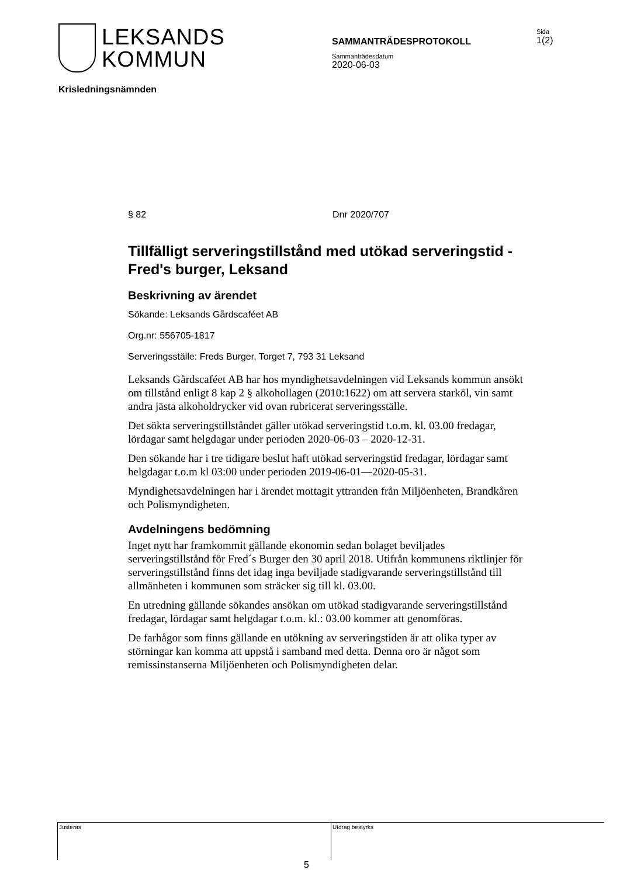LEKSANDS
KOMMUN
SAMMANTRÄDESPROTOKOLL
Sida
1(2)
Sammanträdesdatum
2020-06-03
Krisledningsnämnden
§ 82 Dnr 2020/707
Tillfälligt serveringstillstånd med utökad serveringstid - Fred's burger, Leksand
Beskrivning av ärendet
Sökande: Leksands Gårdscaféet AB
Org.nr: 556705-1817
Serveringsställe: Freds Burger, Torget 7, 793 31 Leksand
Leksands Gårdscaféet AB har hos myndighetsavdelningen vid Leksands kommun ansökt om tillstånd enligt 8 kap 2 § alkohollagen (2010:1622) om att servera starköl, vin samt andra jästa alkoholdrycker vid ovan rubricerat serveringsställe.
Det sökta serveringstillståndet gäller utökad serveringstid t.o.m. kl. 03.00 fredagar, lördagar samt helgdagar under perioden 2020-06-03 – 2020-12-31.
Den sökande har i tre tidigare beslut haft utökad serveringstid fredagar, lördagar samt helgdagar t.o.m kl 03:00 under perioden 2019-06-01—2020-05-31.
Myndighetsavdelningen har i ärendet mottagit yttranden från Miljöenheten, Brandkåren och Polismyndigheten.
Avdelningens bedömning
Inget nytt har framkommit gällande ekonomin sedan bolaget beviljades serveringstillstånd för Fred´s Burger den 30 april 2018. Utifrån kommunens riktlinjer för serveringstillstånd finns det idag inga beviljade stadigvarande serveringstillstånd till allmänheten i kommunen som sträcker sig till kl. 03.00.
En utredning gällande sökandes ansökan om utökad stadigvarande serveringstillstånd fredagar, lördagar samt helgdagar t.o.m. kl.: 03.00 kommer att genomföras.
De farhågor som finns gällande en utökning av serveringstiden är att olika typer av störningar kan komma att uppstå i samband med detta. Denna oro är något som remissinstanserna Miljöenheten och Polismyndigheten delar.
Justeras Utdrag bestyrks
5